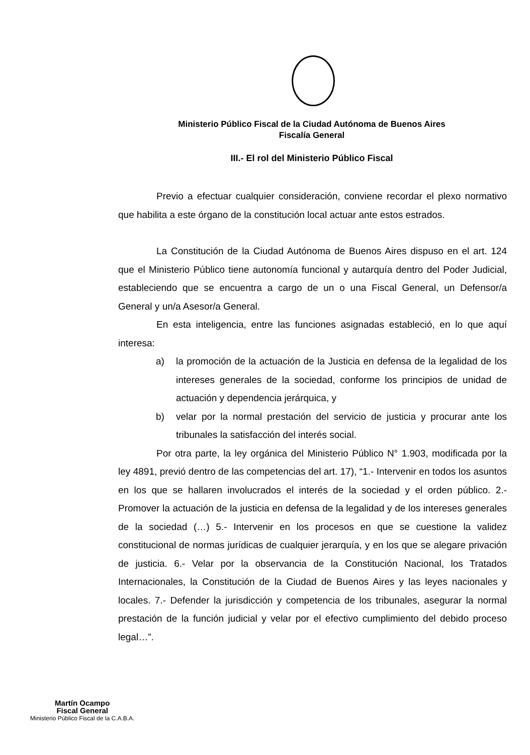Ministerio Público Fiscal de la Ciudad Autónoma de Buenos Aires
Fiscalía General
III.- El rol del Ministerio Público Fiscal
Previo a efectuar cualquier consideración, conviene recordar el plexo normativo que habilita a este órgano de la constitución local actuar ante estos estrados.
La Constitución de la Ciudad Autónoma de Buenos Aires dispuso en el art. 124 que el Ministerio Público tiene autonomía funcional y autarquía dentro del Poder Judicial, estableciendo que se encuentra a cargo de un o una Fiscal General, un Defensor/a General y un/a Asesor/a General.
En esta inteligencia, entre las funciones asignadas estableció, en lo que aquí interesa:
a) la promoción de la actuación de la Justicia en defensa de la legalidad de los intereses generales de la sociedad, conforme los principios de unidad de actuación y dependencia jerárquica, y
b) velar por la normal prestación del servicio de justicia y procurar ante los tribunales la satisfacción del interés social.
Por otra parte, la ley orgánica del Ministerio Público N° 1.903, modificada por la ley 4891, previó dentro de las competencias del art. 17), “1.- Intervenir en todos los asuntos en los que se hallaren involucrados el interés de la sociedad y el orden público. 2.- Promover la actuación de la justicia en defensa de la legalidad y de los intereses generales de la sociedad (…) 5.- Intervenir en los procesos en que se cuestione la validez constitucional de normas jurídicas de cualquier jerarquía, y en los que se alegare privación de justicia. 6.- Velar por la observancia de la Constitución Nacional, los Tratados Internacionales, la Constitución de la Ciudad de Buenos Aires y las leyes nacionales y locales. 7.- Defender la jurisdicción y competencia de los tribunales, asegurar la normal prestación de la función judicial y velar por el efectivo cumplimiento del debido proceso legal…”.
Martín Ocampo
Fiscal General
Ministerio Público Fiscal de la C.A.B.A.